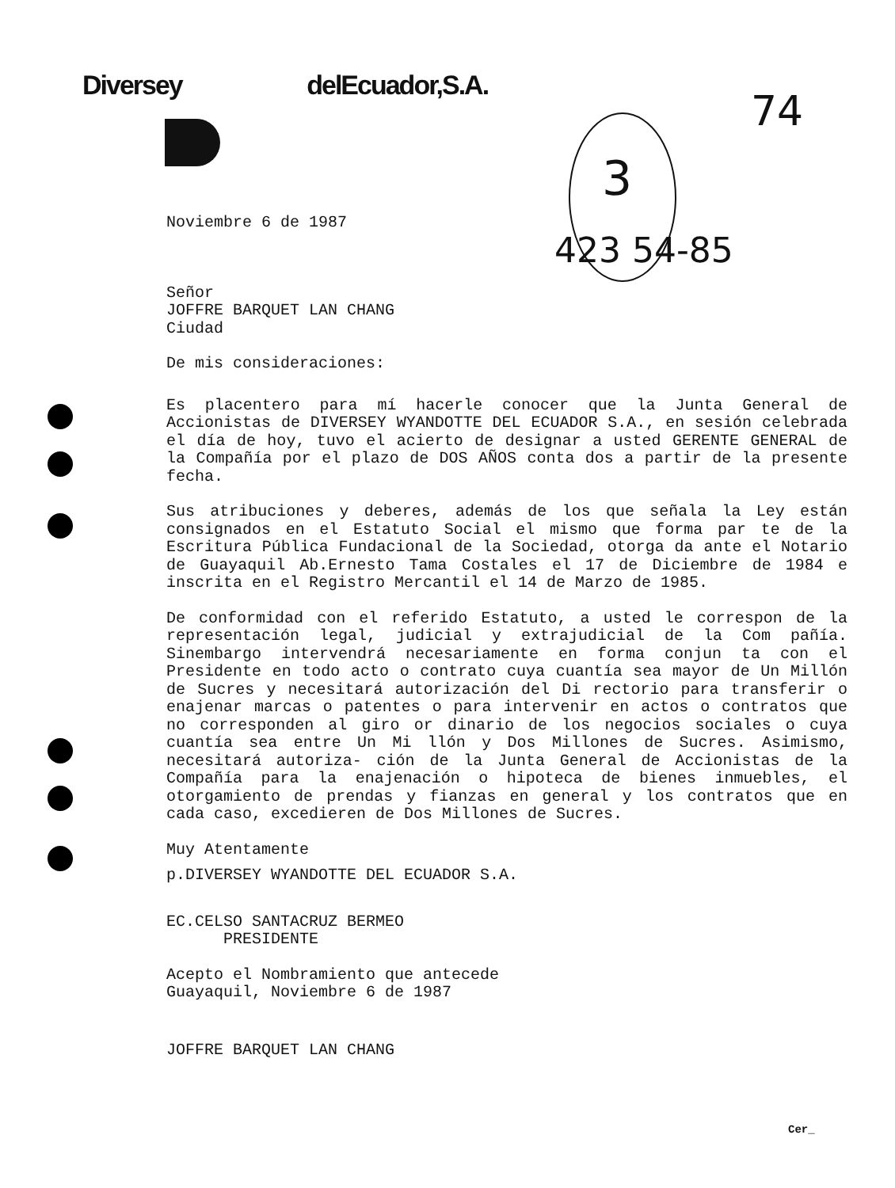Diversey delEcuador,S.A.
3
74
423 54-85
Noviembre 6 de 1987
Señor
JOFFRE BARQUET LAN CHANG
Ciudad
De mis consideraciones:
Es placentero para mí hacerle conocer que la Junta General de Accionistas de DIVERSEY WYANDOTTE DEL ECUADOR S.A., en sesión celebrada el día de hoy, tuvo el acierto de designar a usted GERENTE GENERAL de la Compañía por el plazo de DOS AÑOS conta dos a partir de la presente fecha.
Sus atribuciones y deberes, además de los que señala la Ley están consignados en el Estatuto Social el mismo que forma par te de la Escritura Pública Fundacional de la Sociedad, otorga da ante el Notario de Guayaquil Ab.Ernesto Tama Costales el 17 de Diciembre de 1984 e inscrita en el Registro Mercantil el 14 de Marzo de 1985.
De conformidad con el referido Estatuto, a usted le correspon de la representación legal, judicial y extrajudicial de la Com pañía. Sinembargo intervendrá necesariamente en forma conjun ta con el Presidente en todo acto o contrato cuya cuantía sea mayor de Un Millón de Sucres y necesitará autorización del Di rectorio para transferir o enajenar marcas o patentes o para intervenir en actos o contratos que no corresponden al giro or dinario de los negocios sociales o cuya cuantía sea entre Un Mi llón y Dos Millones de Sucres. Asimismo, necesitará autoriza- ción de la Junta General de Accionistas de la Compañía para la enajenación o hipoteca de bienes inmuebles, el otorgamiento de prendas y fianzas en general y los contratos que en cada caso, excedieren de Dos Millones de Sucres.
Muy Atentamente
p.DIVERSEY WYANDOTTE DEL ECUADOR S.A.
EC.CELSO SANTACRUZ BERMEO
PRESIDENTE
Acepto el Nombramiento que antecede
Guayaquil, Noviembre 6 de 1987
JOFFRE BARQUET LAN CHANG
Cer_